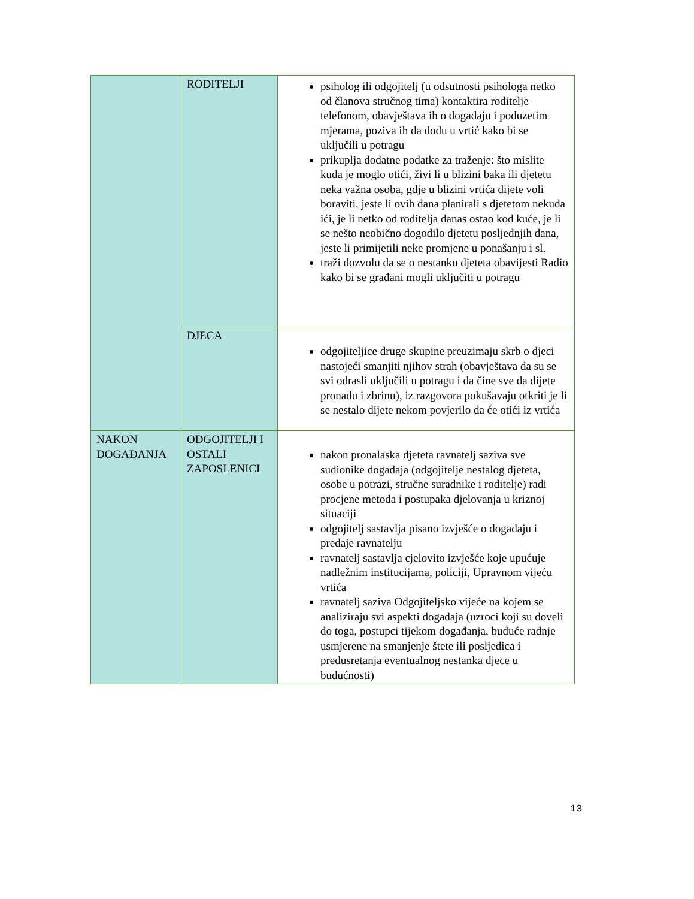| | RODITELJI | psiholog ili odgojitelj (u odsutnosti psihologa netko od članova stručnog tima) kontaktira roditelje telefonom, obavještava ih o događaju i poduzetim mjerama, poziva ih da dođu u vrtić kako bi se uključili u potragu prikuplja dodatne podatke za traženje: što mislite kuda je moglo otići, živi li u blizini baka ili djetetu neka važna osoba, gdje u blizini vrtića dijete voli boraviti, jeste li ovih dana planirali s djetetom nekuda ići, je li netko od roditelja danas ostao kod kuće, je li se nešto neobično dogodilo djetetu posljednjih dana, jeste li primijetili neke promjene u ponašanju i sl. traži dozvolu da se o nestanku djeteta obavijesti Radio kako bi se građani mogli uključiti u potragu |
| | DJECA | odgojiteljice druge skupine preuzimaju skrb o djeci nastojeći smanjiti njihov strah (obavještava da su se svi odrasli uključili u potragu i da čine sve da dijete pronađu i zbrinu), iz razgovora pokušavaju otkriti je li se nestalo dijete nekom povjerilo da će otići iz vrtića |
| NAKON DOGAĐANJA | ODGOJITELJI I OSTALI ZAPOSLENICI | nakon pronalaska djeteta ravnatelj saziva sve sudionike događaja (odgojitelje nestalog djeteta, osobe u potrazi, stručne suradnike i roditelje) radi procjene metoda i postupaka djelovanja u kriznoj situaciji odgojitelj sastavlja pisano izvješće o događaju i predaje ravnatelju ravnatelj sastavlja cjelovito izvješće koje upućuje nadležnim institucijama, policiji, Upravnom vijeću vrtića ravnatelj saziva Odgojiteljsko vijeće na kojem se analiziraju svi aspekti događaja (uzroci koji su doveli do toga, postupci tijekom događanja, buduće radnje usmjerene na smanjenje štete ili posljedica i predusretanja eventualnog nestanka djece u budućnosti) |
13